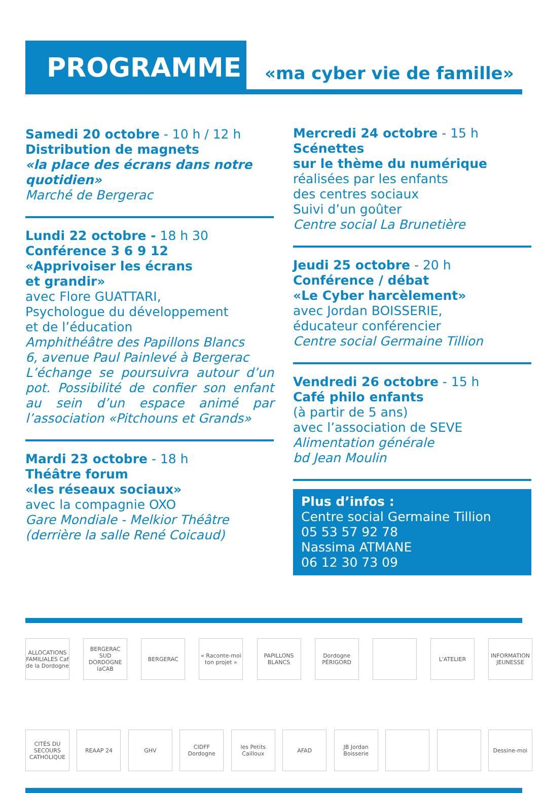PROGRAMME
«ma cyber vie de famille»
Samedi 20 octobre - 10 h / 12 h
Distribution de magnets
«la place des écrans dans notre quotidien»
Marché de Bergerac
Lundi 22 octobre - 18 h 30
Conférence 3 6 9 12
«Apprivoiser les écrans
et grandir»
avec Flore GUATTARI,
Psychologue du développement
et de l’éducation
Amphithéâtre des Papillons Blancs
6, avenue Paul Painlevé à Bergerac
L’échange se poursuivra autour d’un pot. Possibilité de confier son enfant au sein d’un espace animé par l’association «Pitchouns et Grands»
Mardi 23 octobre - 18 h
Théâtre forum
«les réseaux sociaux»
avec la compagnie OXO
Gare Mondiale - Melkior Théâtre
(derrière la salle René Coicaud)
Mercredi 24 octobre - 15 h
Scénettes
sur le thème du numérique
réalisées par les enfants
des centres sociaux
Suivi d’un goûter
Centre social La Brunetière
Jeudi 25 octobre - 20 h
Conférence / débat
«Le Cyber harcèlement»
avec Jordan BOISSERIE,
éducateur conférencier
Centre social Germaine Tillion
Vendredi 26 octobre - 15 h
Café philo enfants
(à partir de 5 ans)
avec l’association de SEVE
Alimentation générale
bd Jean Moulin
Plus d’infos :
Centre social Germaine Tillion
05 53 57 92 78
Nassima ATMANE
06 12 30 73 09
ALLOCATIONS FAMILIALES Caf de la Dordogne
BERGERAC SUD DORDOGNE laCAB
BERGERAC « Raconte-moi ton projet »
PAPILLONS BLANCS
Dordogne PÉRIGORD
L'ATELIER INFORMATION JEUNESSE
CITÉS DU SECOURS CATHOLIQUE
REAAP 24 GHV CIDFF Dordogne
les Petits Cailloux
AFAD JB Jordan Boisserie
Dessine-moi